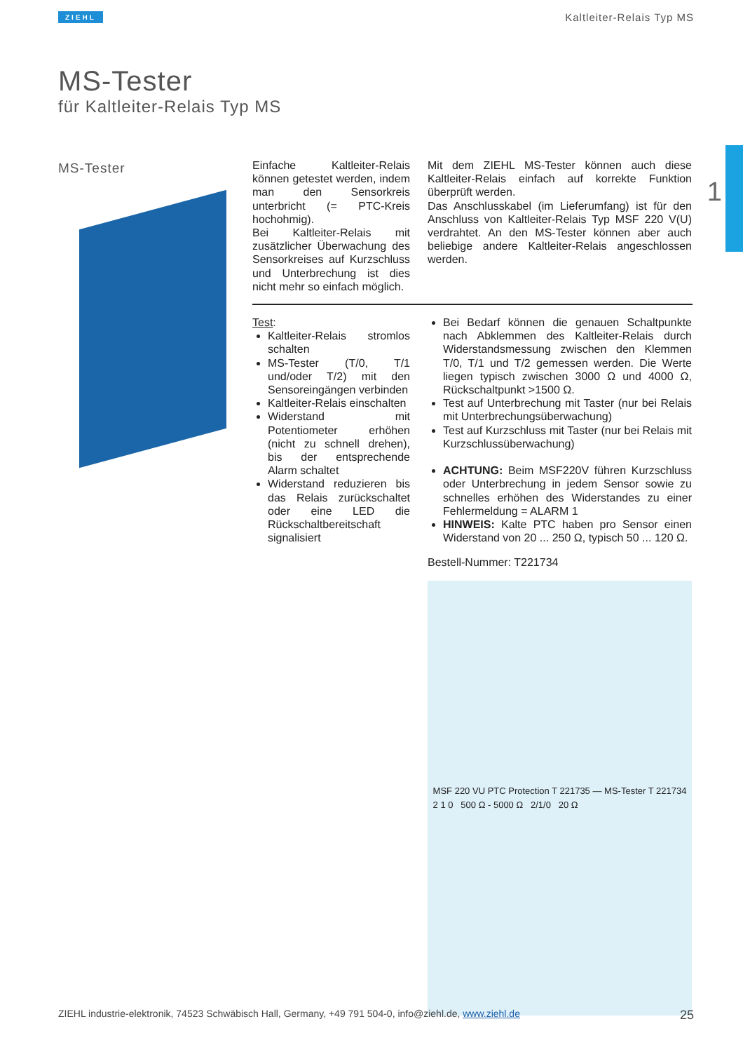ZIEHL Kaltleiter-Relais Typ MS
MS-Tester
für Kaltleiter-Relais Typ MS
1
MS-Tester
Einfache Kaltleiter-Relais können getestet werden, indem man den Sensorkreis unterbricht (= PTC-Kreis hochohmig).
Bei Kaltleiter-Relais mit zusätzlicher Überwachung des Sensorkreises auf Kurzschluss und Unterbrechung ist dies nicht mehr so einfach möglich.
Mit dem ZIEHL MS-Tester können auch diese Kaltleiter-Relais einfach auf korrekte Funktion überprüft werden.
Das Anschlusskabel (im Lieferumfang) ist für den Anschluss von Kaltleiter-Relais Typ MSF 220 V(U) verdrahtet. An den MS-Tester können aber auch beliebige andere Kaltleiter-Relais angeschlossen werden.
Test:
Kaltleiter-Relais stromlos schalten
MS-Tester (T/0, T/1 und/oder T/2) mit den Sensoreingängen verbinden
Kaltleiter-Relais einschalten
Widerstand mit Potentiometer erhöhen (nicht zu schnell drehen), bis der entsprechende Alarm schaltet
Widerstand reduzieren bis das Relais zurückschaltet oder eine LED die Rückschaltbereitschaft signalisiert
Bei Bedarf können die genauen Schaltpunkte nach Abklemmen des Kaltleiter-Relais durch Widerstandsmessung zwischen den Klemmen T/0, T/1 und T/2 gemessen werden. Die Werte liegen typisch zwischen 3000 Ω und 4000 Ω, Rückschaltpunkt >1500 Ω.
Test auf Unterbrechung mit Taster (nur bei Relais mit Unterbrechungsüberwachung)
Test auf Kurzschluss mit Taster (nur bei Relais mit Kurzschlussüberwachung)
ACHTUNG: Beim MSF220V führen Kurzschluss oder Unterbrechung in jedem Sensor sowie zu schnelles erhöhen des Widerstandes zu einer Fehlermeldung = ALARM 1
HINWEIS: Kalte PTC haben pro Sensor einen Widerstand von 20 ... 250 Ω, typisch 50 ... 120 Ω.
Bestell-Nummer: T221734
MSF 220 VU PTC Protection T 221735 — MS-Tester T 221734
2 1 0 500 Ω - 5000 Ω 2/1/0 20 Ω
ZIEHL industrie-elektronik, 74523 Schwäbisch Hall, Germany, +49 791 504-0, info@ziehl.de, www.ziehl.de 25